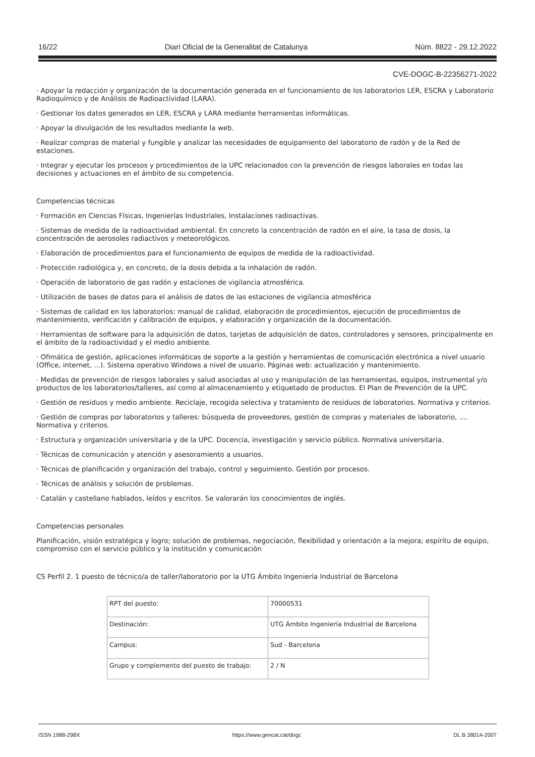16/22 Diari Oficial de la Generalitat de Catalunya Núm. 8822 - 29.12.2022
CVE-DOGC-B-22356271-2022
· Apoyar la redacción y organización de la documentación generada en el funcionamiento de los laboratorios LER, ESCRA y Laboratorio Radioquímico y de Análisis de Radioactividad (LARA).
· Gestionar los datos generados en LER, ESCRA y LARA mediante herramientas informáticas.
· Apoyar la divulgación de los resultados mediante la web.
· Realizar compras de material y fungible y analizar las necesidades de equipamiento del laboratorio de radón y de la Red de estaciones.
· Integrar y ejecutar los procesos y procedimientos de la UPC relacionados con la prevención de riesgos laborales en todas las decisiones y actuaciones en el ámbito de su competencia.
Competencias técnicas
· Formación en Ciencias Físicas, Ingenierías Industriales, Instalaciones radioactivas.
· Sistemas de medida de la radioactividad ambiental. En concreto la concentración de radón en el aire, la tasa de dosis, la concentración de aerosoles radiactivos y meteorológicos.
· Elaboración de procedimientos para el funcionamiento de equipos de medida de la radioactividad.
· Protección radiológica y, en concreto, de la dosis debida a la inhalación de radón.
· Operación de laboratorio de gas radón y estaciones de vigilancia atmosférica.
· Utilización de bases de datos para el análisis de datos de las estaciones de vigilancia atmosférica
· Sistemas de calidad en los laboratorios: manual de calidad, elaboración de procedimientos, ejecución de procedimientos de mantenimiento, verificación y calibración de equipos, y elaboración y organización de la documentación.
· Herramientas de software para la adquisición de datos, tarjetas de adquisición de datos, controladores y sensores, principalmente en el ámbito de la radioactividad y el medio ambiente.
· Ofimática de gestión, aplicaciones informáticas de soporte a la gestión y herramientas de comunicación electrónica a nivel usuario (Office, internet, ...). Sistema operativo Windows a nivel de usuario. Páginas web: actualización y mantenimiento.
· Medidas de prevención de riesgos laborales y salud asociadas al uso y manipulación de las herramientas, equipos, instrumental y/o productos de los laboratorios/talleres, así como al almacenamiento y etiquetado de productos. El Plan de Prevención de la UPC.
· Gestión de residuos y medio ambiente. Reciclaje, recogida selectiva y tratamiento de residuos de laboratorios. Normativa y criterios.
· Gestión de compras por laboratorios y talleres: búsqueda de proveedores, gestión de compras y materiales de laboratorio, .... Normativa y criterios.
· Estructura y organización universitaria y de la UPC. Docencia, investigación y servicio público. Normativa universitaria.
· Técnicas de comunicación y atención y asesoramiento a usuarios.
· Técnicas de planificación y organización del trabajo, control y seguimiento. Gestión por procesos.
· Técnicas de análisis y solución de problemas.
· Catalán y castellano hablados, leídos y escritos. Se valorarán los conocimientos de inglés.
Competencias personales
Planificación, visión estratégica y logro; solución de problemas, negociación, flexibilidad y orientación a la mejora; espíritu de equipo, compromiso con el servicio público y la institución y comunicación
CS Perfil 2. 1 puesto de técnico/a de taller/laboratorio por la UTG Ámbito Ingeniería Industrial de Barcelona
| RPT del puesto: | 70000531 |
| Destinación: | UTG Ámbito Ingeniería Industrial de Barcelona |
| Campus: | Sud - Barcelona |
| Grupo y complemento del puesto de trabajo: | 2 / N |
ISSN 1988-298X https://www.gencat.cat/dogc DL B 38014-2007